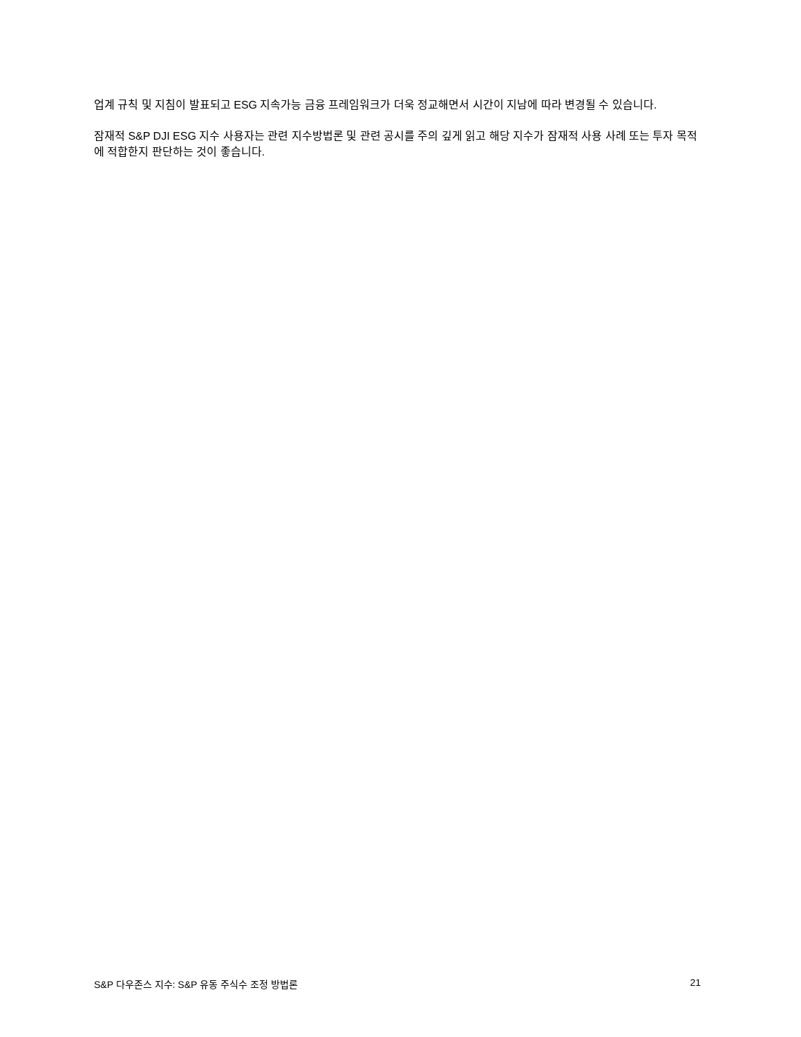업계 규칙 및 지침이 발표되고 ESG 지속가능 금융 프레임워크가 더욱 정교해면서 시간이 지남에 따라 변경될 수 있습니다.
잠재적 S&P DJI ESG 지수 사용자는 관련 지수방법론 및 관련 공시를 주의 깊게 읽고 해당 지수가 잠재적 사용 사례 또는 투자 목적에 적합한지 판단하는 것이 좋습니다.
S&P 다우존스 지수: S&P 유동 주식수 조정 방법론 21